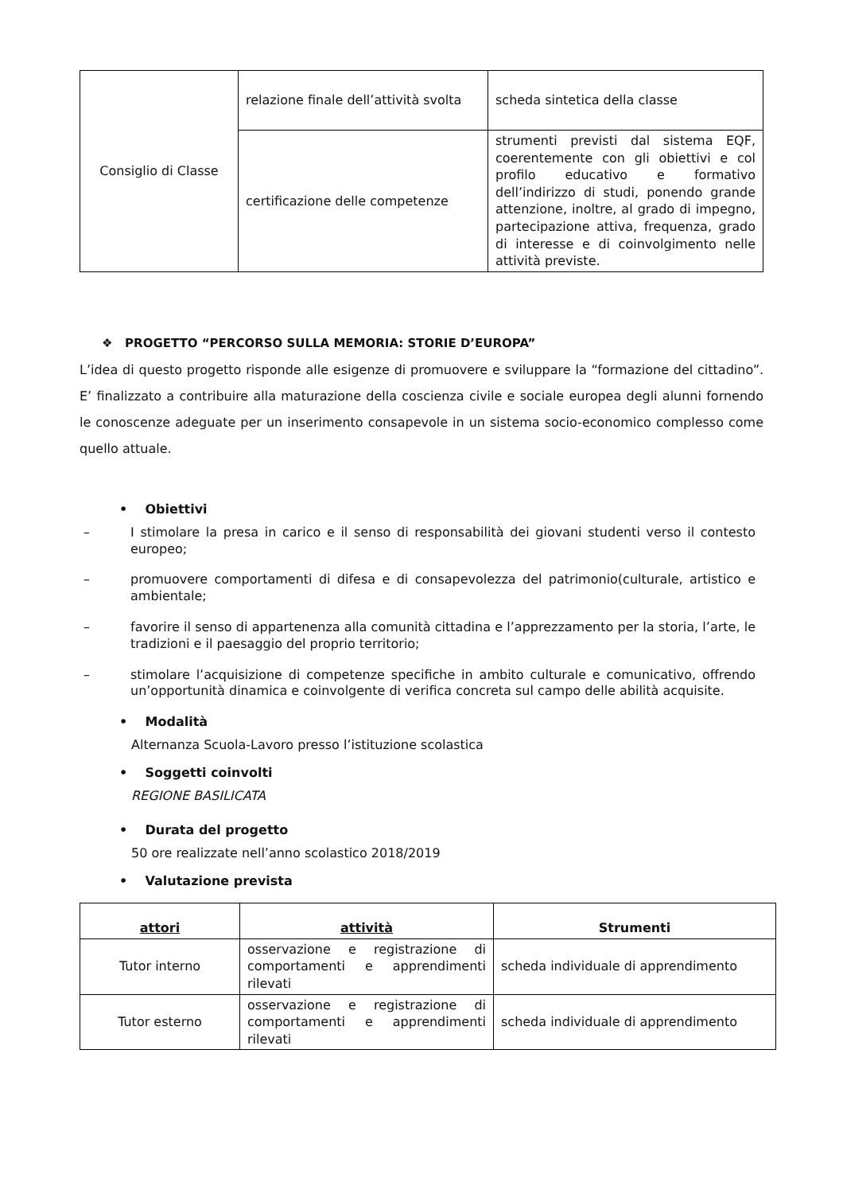| Consiglio di Classe | relazione finale dell’attività svolta | scheda sintetica della classe |
| | certificazione delle competenze | strumenti previsti dal sistema EQF, coerentemente con gli obiettivi e col profilo educativo e formativo dell’indirizzo di studi, ponendo grande attenzione, inoltre, al grado di impegno, partecipazione attiva, frequenza, grado di interesse e di coinvolgimento nelle attività previste. |
❖ PROGETTO “PERCORSO SULLA MEMORIA: STORIE D’EUROPA”
L’idea di questo progetto risponde alle esigenze di promuovere e sviluppare la “formazione del cittadino”. E’ finalizzato a contribuire alla maturazione della coscienza civile e sociale europea degli alunni fornendo le conoscenze adeguate per un inserimento consapevole in un sistema socio-economico complesso come quello attuale.
• Obiettivi
– I stimolare la presa in carico e il senso di responsabilità dei giovani studenti verso il contesto europeo;
– promuovere comportamenti di difesa e di consapevolezza del patrimonio(culturale, artistico e ambientale;
– favorire il senso di appartenenza alla comunità cittadina e l’apprezzamento per la storia, l’arte, le tradizioni e il paesaggio del proprio territorio;
– stimolare l’acquisizione di competenze specifiche in ambito culturale e comunicativo, offrendo un’opportunità dinamica e coinvolgente di verifica concreta sul campo delle abilità acquisite.
• Modalità
Alternanza Scuola-Lavoro presso l’istituzione scolastica
• Soggetti coinvolti
REGIONE BASILICATA
• Durata del progetto
50 ore realizzate nell’anno scolastico 2018/2019
• Valutazione prevista
| attori | attività | Strumenti |
| --- | --- | --- |
| Tutor interno | osservazione e registrazione di comportamenti e apprendimenti rilevati | scheda individuale di apprendimento |
| Tutor esterno | osservazione e registrazione di comportamenti e apprendimenti rilevati | scheda individuale di apprendimento |